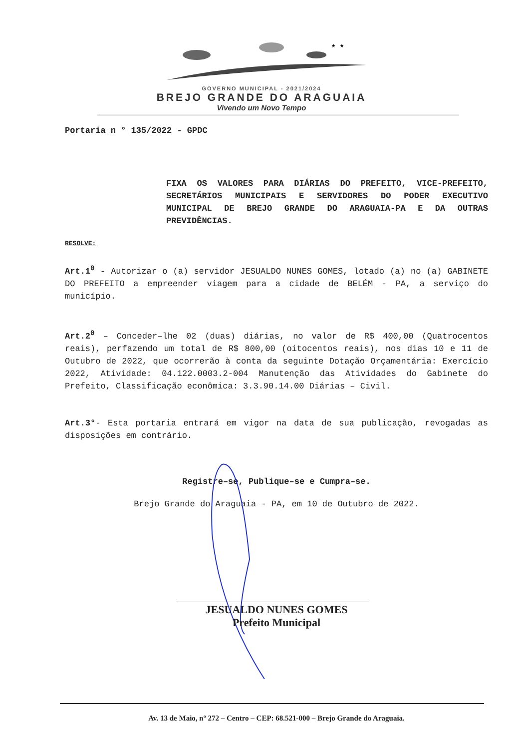★ ★
GOVERNO MUNICIPAL - 2021/2024
BREJO GRANDE DO ARAGUAIA
Vivendo um Novo Tempo
Portaria n ° 135/2022 - GPDC
FIXA OS VALORES PARA DIÁRIAS DO PREFEITO, VICE-PREFEITO, SECRETÁRIOS MUNICIPAIS E SERVIDORES DO PODER EXECUTIVO MUNICIPAL DE BREJO GRANDE DO ARAGUAIA-PA E DA OUTRAS PREVIDÊNCIAS.
RESOLVE:
Art.1<sup>0</sup> - Autorizar o (a) servidor JESUALDO NUNES GOMES, lotado (a) no (a) GABINETE DO PREFEITO a empreender viagem para a cidade de BELÉM - PA, a serviço do município.
Art.2<sup>0</sup> – Conceder–lhe 02 (duas) diárias, no valor de R$ 400,00 (Quatrocentos reais), perfazendo um total de R$ 800,00 (oitocentos reais), nos dias 10 e 11 de Outubro de 2022, que ocorrerão à conta da seguinte Dotação Orçamentária: Exercício 2022, Atividade: 04.122.0003.2-004 Manutenção das Atividades do Gabinete do Prefeito, Classificação econômica: 3.3.90.14.00 Diárias – Civil.
Art.3°- Esta portaria entrará em vigor na data de sua publicação, revogadas as disposições em contrário.
Registre–se, Publique–se e Cumpra–se.
Brejo Grande do Araguaia - PA, em 10 de Outubro de 2022.
JESUALDO NUNES GOMES
Prefeito Municipal
Av. 13 de Maio, nº 272 – Centro – CEP: 68.521-000 – Brejo Grande do Araguaia.